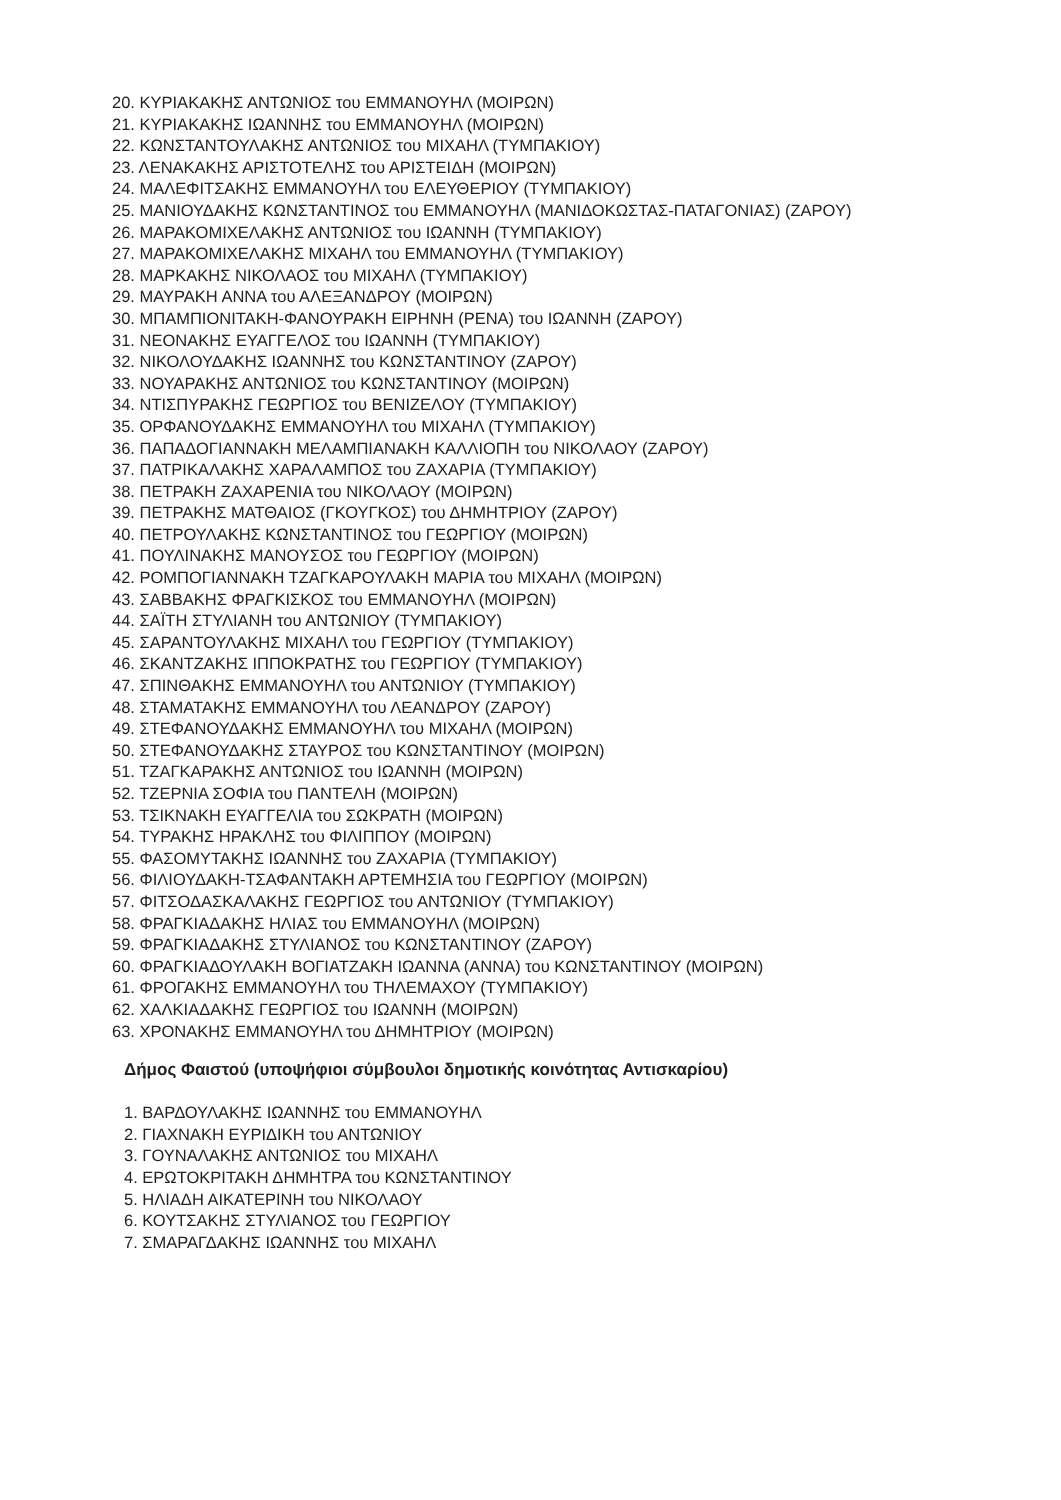20. ΚΥΡΙΑΚΑΚΗΣ ΑΝΤΩΝΙΟΣ του ΕΜΜΑΝΟΥΗΛ (ΜΟΙΡΩΝ)
21. ΚΥΡΙΑΚΑΚΗΣ ΙΩΑΝΝΗΣ του ΕΜΜΑΝΟΥΗΛ (ΜΟΙΡΩΝ)
22. ΚΩΝΣΤΑΝΤΟΥΛΑΚΗΣ ΑΝΤΩΝΙΟΣ του ΜΙΧΑΗΛ (ΤΥΜΠΑΚΙΟΥ)
23. ΛΕΝΑΚΑΚΗΣ ΑΡΙΣΤΟΤΕΛΗΣ του ΑΡΙΣΤΕΙΔΗ (ΜΟΙΡΩΝ)
24. ΜΑΛΕΦΙΤΣΑΚΗΣ ΕΜΜΑΝΟΥΗΛ του ΕΛΕΥΘΕΡΙΟΥ (ΤΥΜΠΑΚΙΟΥ)
25. ΜΑΝΙΟΥΔΑΚΗΣ ΚΩΝΣΤΑΝΤΙΝΟΣ του ΕΜΜΑΝΟΥΗΛ (ΜΑΝΙΔΟΚΩΣΤΑΣ-ΠΑΤΑΓΟΝΙΑΣ) (ΖΑΡΟΥ)
26. ΜΑΡΑΚΟΜΙΧΕΛΑΚΗΣ ΑΝΤΩΝΙΟΣ του ΙΩΑΝΝΗ (ΤΥΜΠΑΚΙΟΥ)
27. ΜΑΡΑΚΟΜΙΧΕΛΑΚΗΣ ΜΙΧΑΗΛ του ΕΜΜΑΝΟΥΗΛ (ΤΥΜΠΑΚΙΟΥ)
28. ΜΑΡΚΑΚΗΣ ΝΙΚΟΛΑΟΣ του ΜΙΧΑΗΛ (ΤΥΜΠΑΚΙΟΥ)
29. ΜΑΥΡΑΚΗ ΑΝΝΑ του ΑΛΕΞΑΝΔΡΟΥ (ΜΟΙΡΩΝ)
30. ΜΠΑΜΠΙΟΝΙΤΑΚΗ-ΦΑΝΟΥΡΑΚΗ ΕΙΡΗΝΗ (ΡΕΝΑ) του ΙΩΑΝΝΗ (ΖΑΡΟΥ)
31. ΝΕΟΝΑΚΗΣ ΕΥΑΓΓΕΛΟΣ του ΙΩΑΝΝΗ (ΤΥΜΠΑΚΙΟΥ)
32. ΝΙΚΟΛΟΥΔΑΚΗΣ ΙΩΑΝΝΗΣ του ΚΩΝΣΤΑΝΤΙΝΟΥ (ΖΑΡΟΥ)
33. ΝΟΥΑΡΑΚΗΣ ΑΝΤΩΝΙΟΣ του ΚΩΝΣΤΑΝΤΙΝΟΥ (ΜΟΙΡΩΝ)
34. ΝΤΙΣΠΥΡΑΚΗΣ ΓΕΩΡΓΙΟΣ του ΒΕΝΙΖΕΛΟΥ (ΤΥΜΠΑΚΙΟΥ)
35. ΟΡΦΑΝΟΥΔΑΚΗΣ ΕΜΜΑΝΟΥΗΛ του ΜΙΧΑΗΛ (ΤΥΜΠΑΚΙΟΥ)
36. ΠΑΠΑΔΟΓΙΑΝΝΑΚΗ ΜΕΛΑΜΠΙΑΝΑΚΗ ΚΑΛΛΙΟΠΗ του ΝΙΚΟΛΑΟΥ (ΖΑΡΟΥ)
37. ΠΑΤΡΙΚΑΛΑΚΗΣ ΧΑΡΑΛΑΜΠΟΣ του ΖΑΧΑΡΙΑ (ΤΥΜΠΑΚΙΟΥ)
38. ΠΕΤΡΑΚΗ ΖΑΧΑΡΕΝΙΑ του ΝΙΚΟΛΑΟΥ (ΜΟΙΡΩΝ)
39. ΠΕΤΡΑΚΗΣ ΜΑΤΘΑΙΟΣ (ΓΚΟΥΓΚΟΣ) του ΔΗΜΗΤΡΙΟΥ (ΖΑΡΟΥ)
40. ΠΕΤΡΟΥΛΑΚΗΣ ΚΩΝΣΤΑΝΤΙΝΟΣ του ΓΕΩΡΓΙΟΥ (ΜΟΙΡΩΝ)
41. ΠΟΥΛΙΝΑΚΗΣ ΜΑΝΟΥΣΟΣ του ΓΕΩΡΓΙΟΥ (ΜΟΙΡΩΝ)
42. ΡΟΜΠΟΓΙΑΝΝΑΚΗ ΤΖΑΓΚΑΡΟΥΛΑΚΗ ΜΑΡΙΑ του ΜΙΧΑΗΛ (ΜΟΙΡΩΝ)
43. ΣΑΒΒΑΚΗΣ ΦΡΑΓΚΙΣΚΟΣ του ΕΜΜΑΝΟΥΗΛ (ΜΟΙΡΩΝ)
44. ΣΑΪΤΗ ΣΤΥΛΙΑΝΗ του ΑΝΤΩΝΙΟΥ (ΤΥΜΠΑΚΙΟΥ)
45. ΣΑΡΑΝΤΟΥΛΑΚΗΣ ΜΙΧΑΗΛ του ΓΕΩΡΓΙΟΥ (ΤΥΜΠΑΚΙΟΥ)
46. ΣΚΑΝΤΖΑΚΗΣ ΙΠΠΟΚΡΑΤΗΣ του ΓΕΩΡΓΙΟΥ (ΤΥΜΠΑΚΙΟΥ)
47. ΣΠΙΝΘΑΚΗΣ ΕΜΜΑΝΟΥΗΛ του ΑΝΤΩΝΙΟΥ (ΤΥΜΠΑΚΙΟΥ)
48. ΣΤΑΜΑΤΑΚΗΣ ΕΜΜΑΝΟΥΗΛ του ΛΕΑΝΔΡΟΥ (ΖΑΡΟΥ)
49. ΣΤΕΦΑΝΟΥΔΑΚΗΣ ΕΜΜΑΝΟΥΗΛ του ΜΙΧΑΗΛ (ΜΟΙΡΩΝ)
50. ΣΤΕΦΑΝΟΥΔΑΚΗΣ ΣΤΑΥΡΟΣ του ΚΩΝΣΤΑΝΤΙΝΟΥ (ΜΟΙΡΩΝ)
51. ΤΖΑΓΚΑΡΑΚΗΣ ΑΝΤΩΝΙΟΣ του ΙΩΑΝΝΗ (ΜΟΙΡΩΝ)
52. ΤΖΕΡΝΙΑ ΣΟΦΙΑ του ΠΑΝΤΕΛΗ (ΜΟΙΡΩΝ)
53. ΤΣΙΚΝΑΚΗ ΕΥΑΓΓΕΛΙΑ του ΣΩΚΡΑΤΗ (ΜΟΙΡΩΝ)
54. ΤΥΡΑΚΗΣ ΗΡΑΚΛΗΣ του ΦΙΛΙΠΠΟΥ (ΜΟΙΡΩΝ)
55. ΦΑΣΟΜΥΤΑΚΗΣ ΙΩΑΝΝΗΣ του ΖΑΧΑΡΙΑ (ΤΥΜΠΑΚΙΟΥ)
56. ΦΙΛΙΟΥΔΑΚΗ-ΤΣΑΦΑΝΤΑΚΗ ΑΡΤΕΜΗΣΙΑ του ΓΕΩΡΓΙΟΥ (ΜΟΙΡΩΝ)
57. ΦΙΤΣΟΔΑΣΚΑΛΑΚΗΣ ΓΕΩΡΓΙΟΣ του ΑΝΤΩΝΙΟΥ (ΤΥΜΠΑΚΙΟΥ)
58. ΦΡΑΓΚΙΑΔΑΚΗΣ ΗΛΙΑΣ του ΕΜΜΑΝΟΥΗΛ (ΜΟΙΡΩΝ)
59. ΦΡΑΓΚΙΑΔΑΚΗΣ ΣΤΥΛΙΑΝΟΣ του ΚΩΝΣΤΑΝΤΙΝΟΥ (ΖΑΡΟΥ)
60. ΦΡΑΓΚΙΑΔΟΥΛΑΚΗ ΒΟΓΙΑΤΖΑΚΗ ΙΩΑΝΝΑ (ΑΝΝΑ) του ΚΩΝΣΤΑΝΤΙΝΟΥ (ΜΟΙΡΩΝ)
61. ΦΡΟΓΑΚΗΣ ΕΜΜΑΝΟΥΗΛ του ΤΗΛΕΜΑΧΟΥ (ΤΥΜΠΑΚΙΟΥ)
62. ΧΑΛΚΙΑΔΑΚΗΣ ΓΕΩΡΓΙΟΣ του ΙΩΑΝΝΗ (ΜΟΙΡΩΝ)
63. ΧΡΟΝΑΚΗΣ ΕΜΜΑΝΟΥΗΛ του ΔΗΜΗΤΡΙΟΥ (ΜΟΙΡΩΝ)
Δήμος Φαιστού (υποψήφιοι σύμβουλοι δημοτικής κοινότητας Αντισκαρίου)
1. ΒΑΡΔΟΥΛΑΚΗΣ ΙΩΑΝΝΗΣ του ΕΜΜΑΝΟΥΗΛ
2. ΓΙΑΧΝΑΚΗ ΕΥΡΙΔΙΚΗ του ΑΝΤΩΝΙΟΥ
3. ΓΟΥΝΑΛΑΚΗΣ ΑΝΤΩΝΙΟΣ του ΜΙΧΑΗΛ
4. ΕΡΩΤΟΚΡΙΤΑΚΗ ΔΗΜΗΤΡΑ του ΚΩΝΣΤΑΝΤΙΝΟΥ
5. ΗΛΙΑΔΗ ΑΙΚΑΤΕΡΙΝΗ του ΝΙΚΟΛΑΟΥ
6. ΚΟΥΤΣΑΚΗΣ ΣΤΥΛΙΑΝΟΣ του ΓΕΩΡΓΙΟΥ
7. ΣΜΑΡΑΓΔΑΚΗΣ ΙΩΑΝΝΗΣ του ΜΙΧΑΗΛ